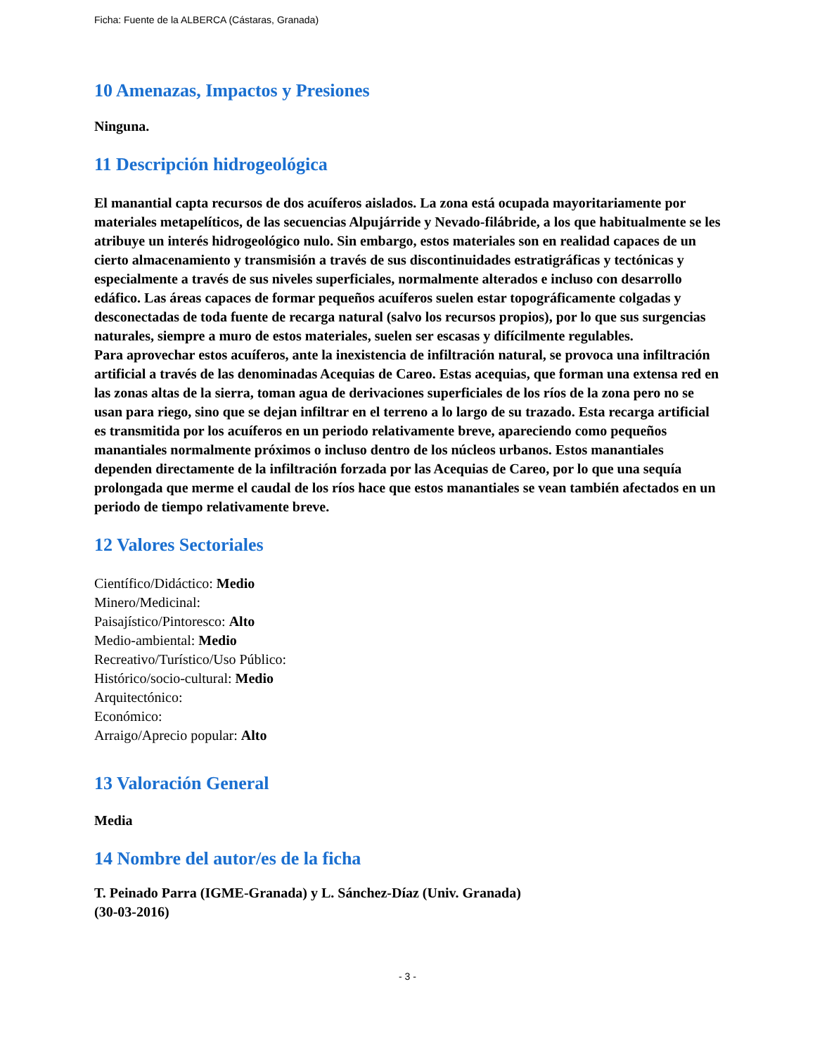Ficha: Fuente de la ALBERCA (Cástaras, Granada)
10 Amenazas, Impactos y Presiones
Ninguna.
11 Descripción hidrogeológica
El manantial capta recursos de dos acuíferos aislados. La zona está ocupada mayoritariamente por materiales metapelíticos, de las secuencias Alpujárride y Nevado-filábride, a los que habitualmente se les atribuye un interés hidrogeológico nulo. Sin embargo, estos materiales son en realidad capaces de un cierto almacenamiento y transmisión a través de sus discontinuidades estratigráficas y tectónicas y especialmente a través de sus niveles superficiales, normalmente alterados e incluso con desarrollo edáfico. Las áreas capaces de formar pequeños acuíferos suelen estar topográficamente colgadas y desconectadas de toda fuente de recarga natural (salvo los recursos propios), por lo que sus surgencias naturales, siempre a muro de estos materiales, suelen ser escasas y difícilmente regulables.
Para aprovechar estos acuíferos, ante la inexistencia de infiltración natural, se provoca una infiltración artificial a través de las denominadas Acequias de Careo. Estas acequias, que forman una extensa red en las zonas altas de la sierra, toman agua de derivaciones superficiales de los ríos de la zona pero no se usan para riego, sino que se dejan infiltrar en el terreno a lo largo de su trazado. Esta recarga artificial es transmitida por los acuíferos en un periodo relativamente breve, apareciendo como pequeños manantiales normalmente próximos o incluso dentro de los núcleos urbanos. Estos manantiales dependen directamente de la infiltración forzada por las Acequias de Careo, por lo que una sequía prolongada que merme el caudal de los ríos hace que estos manantiales se vean también afectados en un periodo de tiempo relativamente breve.
12 Valores Sectoriales
Científico/Didáctico: Medio
Minero/Medicinal:
Paisajístico/Pintoresco: Alto
Medio-ambiental: Medio
Recreativo/Turístico/Uso Público:
Histórico/socio-cultural: Medio
Arquitectónico:
Económico:
Arraigo/Aprecio popular: Alto
13 Valoración General
Media
14 Nombre del autor/es de la ficha
T. Peinado Parra (IGME-Granada) y L. Sánchez-Díaz (Univ. Granada)
(30-03-2016)
- 3 -